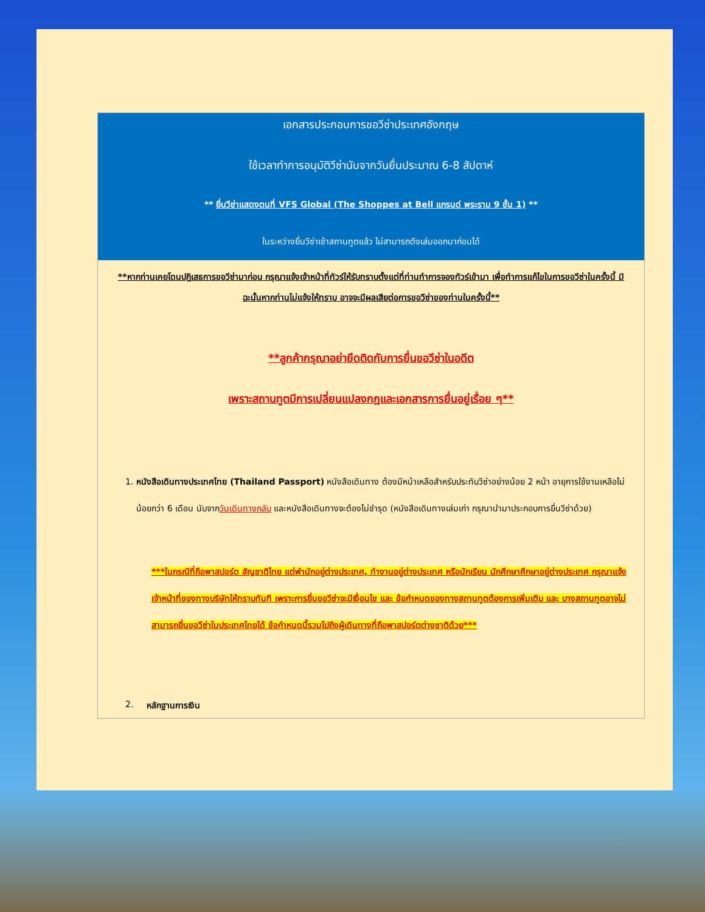เอกสารประกอบการขอวีซ่าประเทศอังกฤษ
ใช้เวลาทำการอนุมัติวีซ่านับจากวันยื่นประมาณ 6-8 สัปดาห์
** ยื่นวีซ่าแสดงตนที่ VFS Global (The Shoppes at Bell แกรนด์ พระราม 9 ชั้น 1) **
ในระหว่างยื่นวีซ่าเข้าสถานทูตแล้ว ไม่สามารถดึงเล่มออกมาก่อนได้
**หากท่านเคยโดนปฏิเสธการขอวีซ่ามาก่อน กรุณาแจ้งเจ้าหน้าที่ทัวร์ให้รับทราบตั้งแต่ที่ท่านทำการจองทัวร์เข้ามา เพื่อทำการแก้ไขในการขอวีซ่าในครั้งนี้ มิฉะนั้นหากท่านไม่แจ้งให้ทราบ อาจจะมีผลเสียต่อการขอวีซ่าของท่านในครั้งนี้**
**ลูกค้ากรุณาอย่ายึดติดกับการยื่นขอวีซ่าในอดีต
เพราะสถานทูตมีการเปลี่ยนแปลงกฎและเอกสารการยื่นอยู่เรื่อย ๆ**
1. หนังสือเดินทางประเทศไทย (Thailand Passport) หนังสือเดินทาง ต้องมีหน้าเหลือสำหรับประทับวีซ่าอย่างน้อย 2 หน้า อายุการใช้งานเหลือไม่น้อยกว่า 6 เดือน นับจากวันเดินทางกลับ และหนังสือเดินทางจะต้องไม่ชำรุด (หนังสือเดินทางเล่มเก่า กรุณานำมาประกอบการยื่นวีซ่าด้วย)
***ในกรณีที่ถือพาสปอร์ต สัญชาติไทย แต่พำนักอยู่ต่างประเทศ, ทำงานอยู่ต่างประเทศ หรือนักเรียน นักศึกษาศึกษาอยู่ต่างประเทศ กรุณาแจ้งเจ้าหน้าที่ของทางบริษัทให้ทราบทันที เพราะการยื่นขอวีซ่าจะมีเงื่อนไข และ ข้อกำหนดของทางสถานทูตต้องการเพิ่มเติม และ บางสถานทูตอาจไม่สามารถยื่นขอวีซ่าในประเทศไทยได้ ข้อกำหนดนี้รวมไปถึงผู้เดินทางที่ถือพาสปอร์ตต่างชาติด้วย***
2. หลักฐานการเงิน